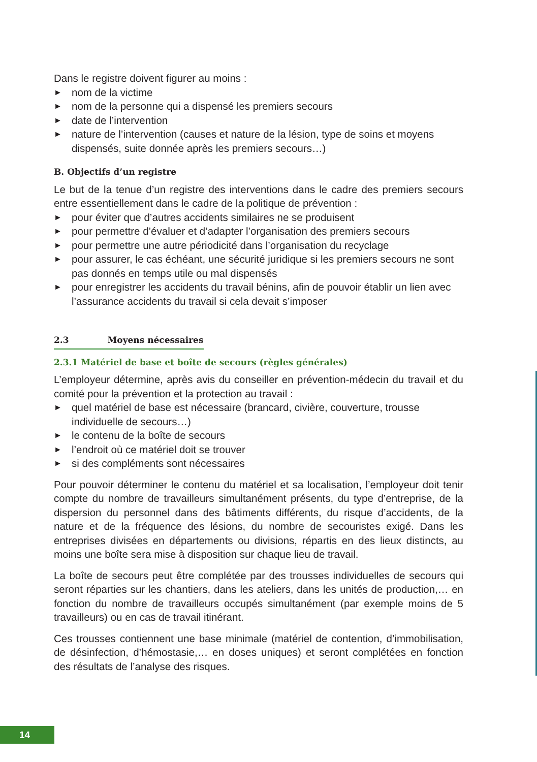Dans le registre doivent figurer au moins :
► nom de la victime
► nom de la personne qui a dispensé les premiers secours
► date de l’intervention
► nature de l’intervention (causes et nature de la lésion, type de soins et moyens dispensés, suite donnée après les premiers secours…)
B. Objectifs d’un registre
Le but de la tenue d’un registre des interventions dans le cadre des premiers secours entre essentiellement dans le cadre de la politique de prévention :
► pour éviter que d’autres accidents similaires ne se produisent
► pour permettre d’évaluer et d’adapter l’organisation des premiers secours
► pour permettre une autre périodicité dans l’organisation du recyclage
► pour assurer, le cas échéant, une sécurité juridique si les premiers secours ne sont pas donnés en temps utile ou mal dispensés
► pour enregistrer les accidents du travail bénins, afin de pouvoir établir un lien avec l’assurance accidents du travail si cela devait s’imposer
2.3 Moyens nécessaires
2.3.1 Matériel de base et boîte de secours (règles générales)
L’employeur détermine, après avis du conseiller en prévention-médecin du travail et du comité pour la prévention et la protection au travail :
► quel matériel de base est nécessaire (brancard, civière, couverture, trousse individuelle de secours…)
► le contenu de la boîte de secours
► l’endroit où ce matériel doit se trouver
► si des compléments sont nécessaires
Pour pouvoir déterminer le contenu du matériel et sa localisation, l’employeur doit tenir compte du nombre de travailleurs simultanément présents, du type d’entreprise, de la dispersion du personnel dans des bâtiments différents, du risque d’accidents, de la nature et de la fréquence des lésions, du nombre de secouristes exigé. Dans les entreprises divisées en départements ou divisions, répartis en des lieux distincts, au moins une boîte sera mise à disposition sur chaque lieu de travail.
La boîte de secours peut être complétée par des trousses individuelles de secours qui seront réparties sur les chantiers, dans les ateliers, dans les unités de production,… en fonction du nombre de travailleurs occupés simultanément (par exemple moins de 5 travailleurs) ou en cas de travail itinérant.
Ces trousses contiennent une base minimale (matériel de contention, d’immobilisation, de désinfection, d’hémostasie,… en doses uniques) et seront complétées en fonction des résultats de l’analyse des risques.
14